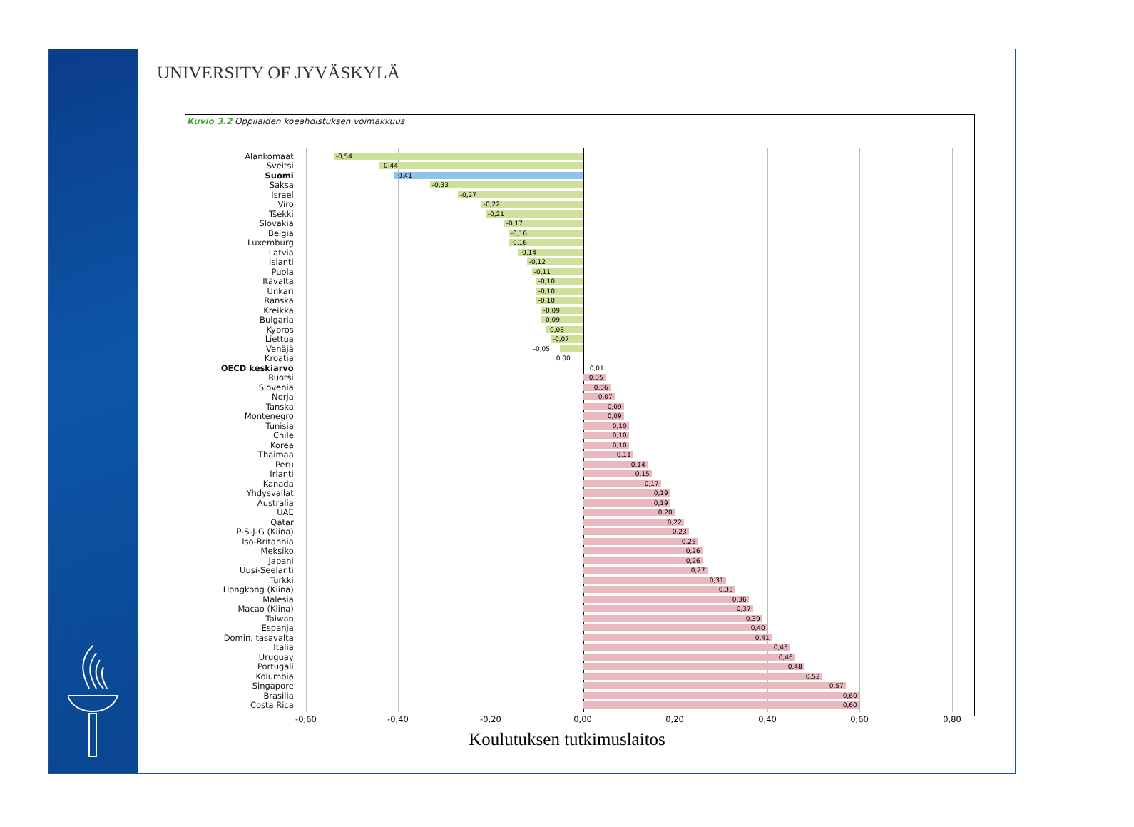UNIVERSITY OF JYVÄSKYLÄ
Kuvio 3.2 Oppilaiden koeahdistuksen voimakkuus
Alankomaat
-0,54
Sveitsi
-0,44
Suomi
-0,41
Saksa
-0,33
Israel
-0,27
Viro
-0,22
Tšekki
-0,21
Slovakia
-0,17
Belgia
-0,16
Luxemburg
-0,16
Latvia
-0,14
Islanti
-0,12
Puola
-0,11
Itävalta
-0,10
Unkari
-0,10
Ranska
-0,10
Kreikka
-0,09
Bulgaria
-0,09
Kypros
-0,08
Liettua
-0,07
Venäjä
-0,05
Kroatia
0,00
OECD keskiarvo
0,01
Ruotsi
0,05
Slovenia
0,06
Norja
0,07
Tanska
0,09
Montenegro
0,09
Tunisia
0,10
Chile
0,10
Korea
0,10
Thaimaa
0,11
Peru
0,14
Irlanti
0,15
Kanada
0,17
Yhdysvallat
0,19
Australia
0,19
UAE
0,20
Qatar
0,22
P-S-J-G (Kiina)
0,23
Iso-Britannia
0,25
Meksiko
0,26
Japani
0,26
Uusi-Seelanti
0,27
Turkki
0,31
Hongkong (Kiina)
0,33
Malesia
0,36
Macao (Kiina)
0,37
Taiwan
0,39
Espanja
0,40
Domin. tasavalta
0,41
Italia
0,45
Uruguay
0,46
Portugali
0,48
Kolumbia
0,52
Singapore
0,57
Brasilia
0,60
Costa Rica
0,60
-0,60 -0,40 -0,20 0,00 0,20 0,40 0,60 0,80
Koulutuksen tutkimuslaitos